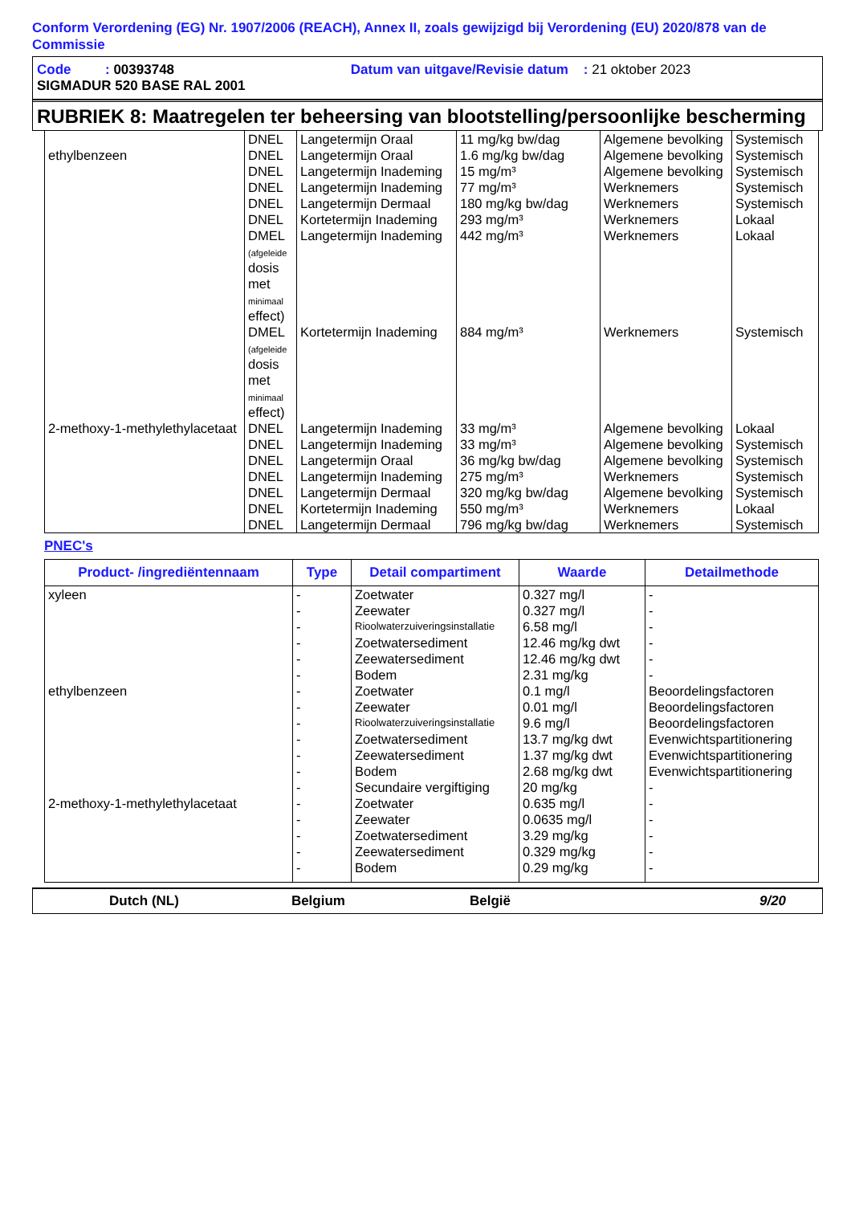Conform Verordening (EG) Nr. 1907/2006 (REACH), Annex II, zoals gewijzigd bij Verordening (EU) 2020/878 van de Commissie
Code : 00393748 Datum van uitgave/Revisie datum : 21 oktober 2023
SIGMADUR 520 BASE RAL 2001
RUBRIEK 8: Maatregelen ter beheersing van blootstelling/persoonlijke bescherming
| | DNEL | Langetermijn Oraal | 11 mg/kg bw/dag | Algemene bevolking | Systemisch |
| ethylbenzeen | DNEL | Langetermijn Oraal | 1.6 mg/kg bw/dag | Algemene bevolking | Systemisch |
| | DNEL | Langetermijn Inademing | 15 mg/m³ | Algemene bevolking | Systemisch |
| | DNEL | Langetermijn Inademing | 77 mg/m³ | Werknemers | Systemisch |
| | DNEL | Langetermijn Dermaal | 180 mg/kg bw/dag | Werknemers | Systemisch |
| | DNEL | Kortetermijn Inademing | 293 mg/m³ | Werknemers | Lokaal |
| | DMEL (afgeleide dosis met minimaal effect) | Langetermijn Inademing | 442 mg/m³ | Werknemers | Lokaal |
| | DMEL (afgeleide dosis met minimaal effect) | Kortetermijn Inademing | 884 mg/m³ | Werknemers | Systemisch |
| 2-methoxy-1-methylethylacetaat | DNEL | Langetermijn Inademing | 33 mg/m³ | Algemene bevolking | Lokaal |
| | DNEL | Langetermijn Inademing | 33 mg/m³ | Algemene bevolking | Systemisch |
| | DNEL | Langetermijn Oraal | 36 mg/kg bw/dag | Algemene bevolking | Systemisch |
| | DNEL | Langetermijn Inademing | 275 mg/m³ | Werknemers | Systemisch |
| | DNEL | Langetermijn Dermaal | 320 mg/kg bw/dag | Algemene bevolking | Systemisch |
| | DNEL | Kortetermijn Inademing | 550 mg/m³ | Werknemers | Lokaal |
| | DNEL | Langetermijn Dermaal | 796 mg/kg bw/dag | Werknemers | Systemisch |
PNEC's
| Product- /ingrediëntennaam | Type | Detail compartiment | Waarde | Detailmethode |
| --- | --- | --- | --- | --- |
| xyleen | - | Zoetwater | 0.327 mg/l | - |
| | - | Zeewater | 0.327 mg/l | - |
| | - | Rioolwaterzuiveringsinstallatie | 6.58 mg/l | - |
| | - | Zoetwatersediment | 12.46 mg/kg dwt | - |
| | - | Zeewatersediment | 12.46 mg/kg dwt | - |
| | - | Bodem | 2.31 mg/kg | - |
| ethylbenzeen | - | Zoetwater | 0.1 mg/l | Beoordelingsfactoren |
| | - | Zeewater | 0.01 mg/l | Beoordelingsfactoren |
| | - | Rioolwaterzuiveringsinstallatie | 9.6 mg/l | Beoordelingsfactoren |
| | - | Zoetwatersediment | 13.7 mg/kg dwt | Evenwichtspartitionering |
| | - | Zeewatersediment | 1.37 mg/kg dwt | Evenwichtspartitionering |
| | - | Bodem | 2.68 mg/kg dwt | Evenwichtspartitionering |
| | - | Secundaire vergiftiging | 20 mg/kg | - |
| 2-methoxy-1-methylethylacetaat | - | Zoetwater | 0.635 mg/l | - |
| | - | Zeewater | 0.0635 mg/l | - |
| | - | Zoetwatersediment | 3.29 mg/kg | - |
| | - | Zeewatersediment | 0.329 mg/kg | - |
| | - | Bodem | 0.29 mg/kg | - |
Dutch (NL) Belgium België 9/20